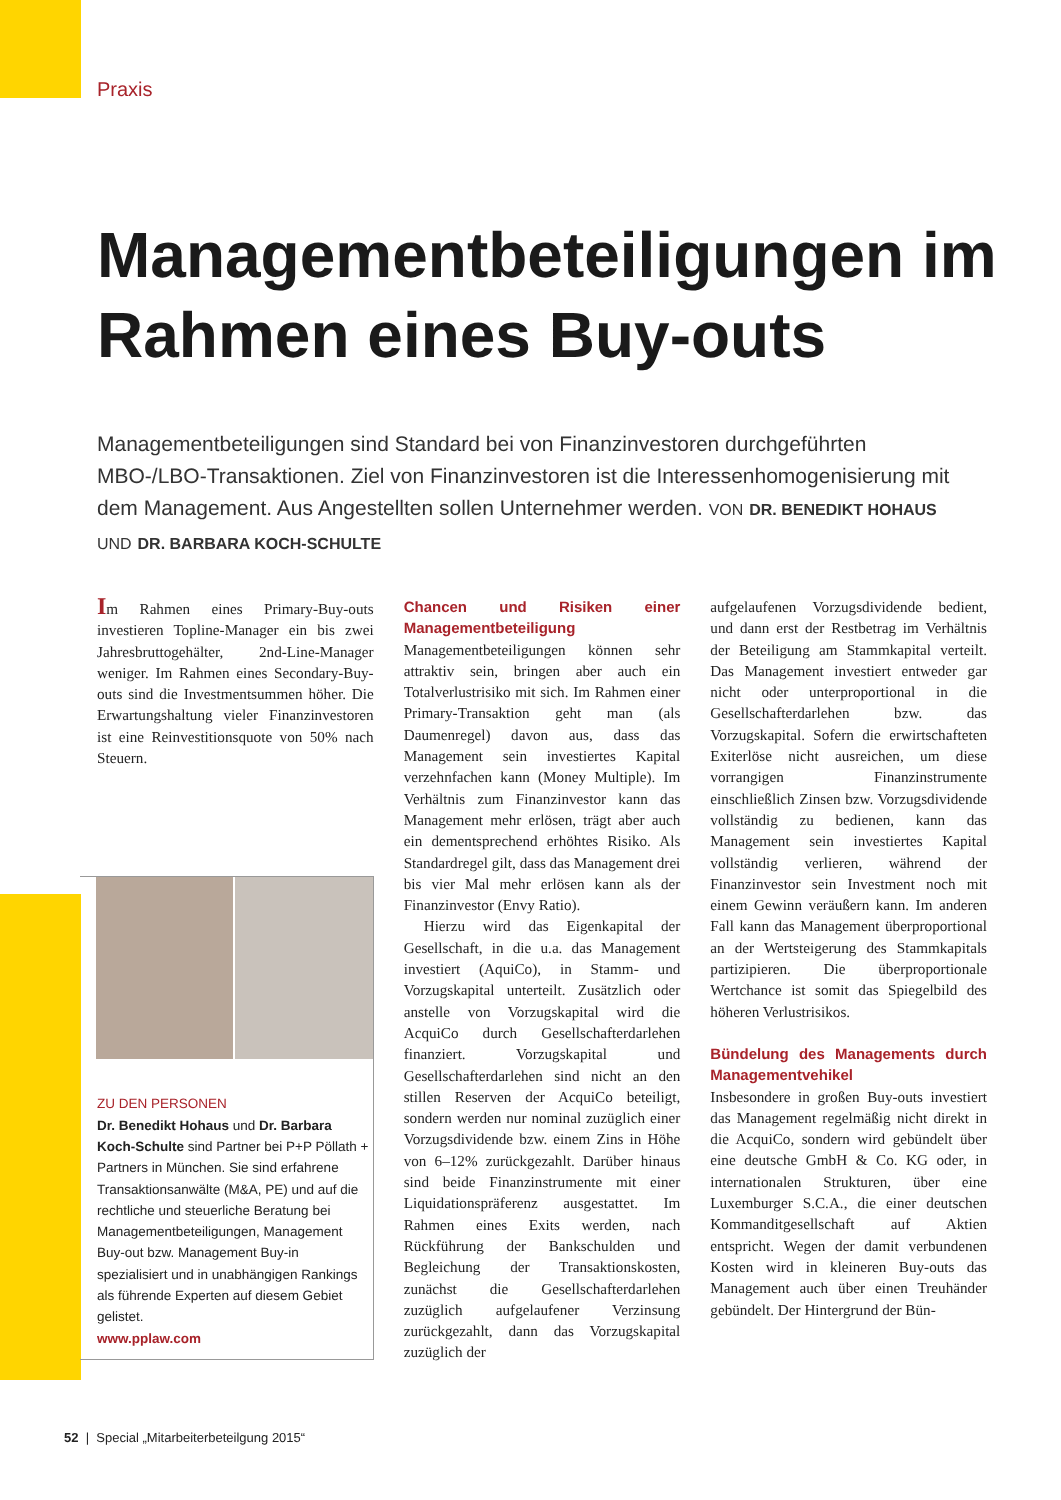Praxis
Managementbeteiligungen im Rahmen eines Buy-outs
Managementbeteiligungen sind Standard bei von Finanzinvestoren durchgeführten MBO-/LBO-Transaktionen. Ziel von Finanzinvestoren ist die Interessenhomogenisierung mit dem Management. Aus Angestellten sollen Unternehmer werden. VON DR. BENEDIKT HOHAUS UND DR. BARBARA KOCH-SCHULTE
Im Rahmen eines Primary-Buy-outs investieren Topline-Manager ein bis zwei Jahresbruttogehälter, 2nd-Line-Manager weniger. Im Rahmen eines Secondary-Buy-outs sind die Investmentsummen höher. Die Erwartungshaltung vieler Finanzinvestoren ist eine Reinvestitionsquote von 50% nach Steuern.
ZU DEN PERSONEN
Dr. Benedikt Hohaus und Dr. Barbara Koch-Schulte sind Partner bei P+P Pöllath + Partners in München. Sie sind erfahrene Transaktionsanwälte (M&A, PE) und auf die rechtliche und steuerliche Beratung bei Managementbeteiligungen, Management Buy-out bzw. Management Buy-in spezialisiert und in unabhängigen Rankings als führende Experten auf diesem Gebiet gelistet.
www.pplaw.com
Chancen und Risiken einer Managementbeteiligung
Managementbeteiligungen können sehr attraktiv sein, bringen aber auch ein Totalverlustrisiko mit sich. Im Rahmen einer Primary-Transaktion geht man (als Daumenregel) davon aus, dass das Management sein investiertes Kapital verzehnfachen kann (Money Multiple). Im Verhältnis zum Finanzinvestor kann das Management mehr erlösen, trägt aber auch ein dementsprechend erhöhtes Risiko. Als Standardregel gilt, dass das Management drei bis vier Mal mehr erlösen kann als der Finanzinvestor (Envy Ratio).
Hierzu wird das Eigenkapital der Gesellschaft, in die u.a. das Management investiert (AquiCo), in Stamm- und Vorzugskapital unterteilt. Zusätzlich oder anstelle von Vorzugskapital wird die AcquiCo durch Gesellschafterdarlehen finanziert. Vorzugskapital und Gesellschafterdarlehen sind nicht an den stillen Reserven der AcquiCo beteiligt, sondern werden nur nominal zuzüglich einer Vorzugsdividende bzw. einem Zins in Höhe von 6–12% zurückgezahlt. Darüber hinaus sind beide Finanzinstrumente mit einer Liquidationspräferenz ausgestattet. Im Rahmen eines Exits werden, nach Rückführung der Bankschulden und Begleichung der Transaktionskosten, zunächst die Gesellschafterdarlehen zuzüglich aufgelaufener Verzinsung zurückgezahlt, dann das Vorzugskapital zuzüglich der
aufgelaufenen Vorzugsdividende bedient, und dann erst der Restbetrag im Verhältnis der Beteiligung am Stammkapital verteilt. Das Management investiert entweder gar nicht oder unterproportional in die Gesellschafterdarlehen bzw. das Vorzugskapital. Sofern die erwirtschafteten Exiterlöse nicht ausreichen, um diese vorrangigen Finanzinstrumente einschließlich Zinsen bzw. Vorzugsdividende vollständig zu bedienen, kann das Management sein investiertes Kapital vollständig verlieren, während der Finanzinvestor sein Investment noch mit einem Gewinn veräußern kann. Im anderen Fall kann das Management überproportional an der Wertsteigerung des Stammkapitals partizipieren. Die überproportionale Wertchance ist somit das Spiegelbild des höheren Verlustrisikos.
Bündelung des Managements durch Managementvehikel
Insbesondere in großen Buy-outs investiert das Management regelmäßig nicht direkt in die AcquiCo, sondern wird gebündelt über eine deutsche GmbH & Co. KG oder, in internationalen Strukturen, über eine Luxemburger S.C.A., die einer deutschen Kommanditgesellschaft auf Aktien entspricht. Wegen der damit verbundenen Kosten wird in kleineren Buy-outs das Management auch über einen Treuhänder gebündelt. Der Hintergrund der Bün-
52 | Special „Mitarbeiterbeteilgung 2015“